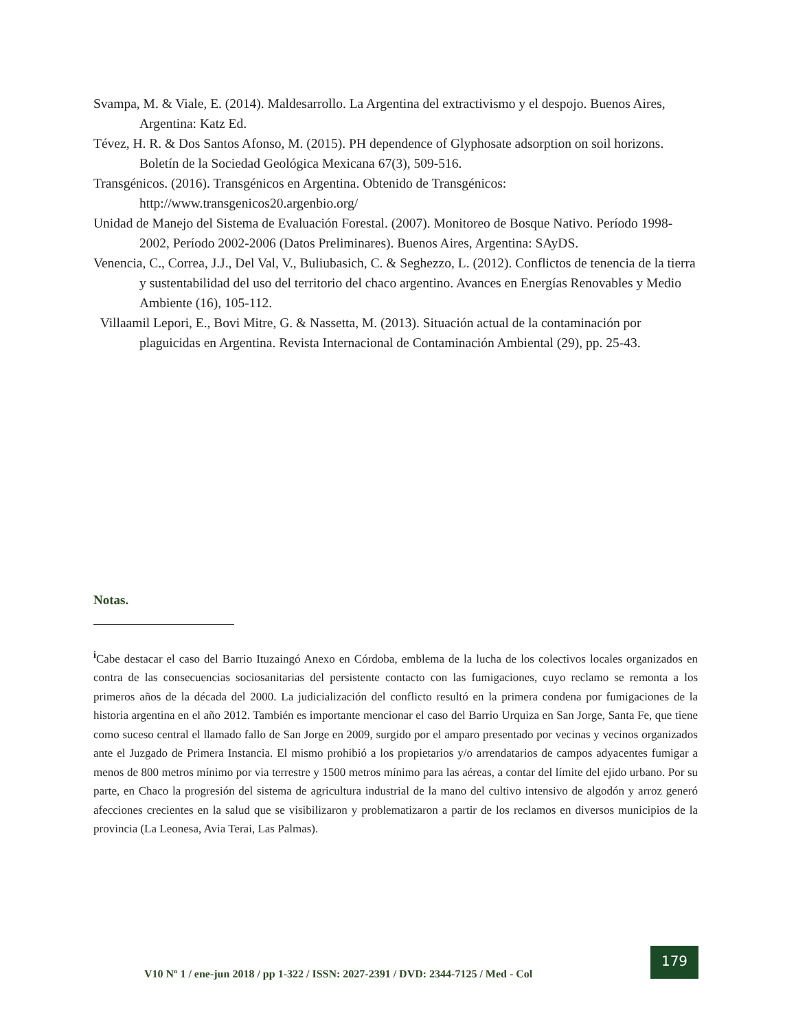Svampa, M. & Viale, E. (2014). Maldesarrollo. La Argentina del extractivismo y el despojo. Buenos Aires, Argentina: Katz Ed.
Tévez, H. R. & Dos Santos Afonso, M. (2015). PH dependence of Glyphosate adsorption on soil horizons. Boletín de la Sociedad Geológica Mexicana 67(3), 509-516.
Transgénicos. (2016). Transgénicos en Argentina. Obtenido de Transgénicos: http://www.transgenicos20.argenbio.org/
Unidad de Manejo del Sistema de Evaluación Forestal. (2007). Monitoreo de Bosque Nativo. Período 1998-2002, Período 2002-2006 (Datos Preliminares). Buenos Aires, Argentina: SAyDS.
Venencia, C., Correa, J.J., Del Val, V., Buliubasich, C. & Seghezzo, L. (2012). Conflictos de tenencia de la tierra y sustentabilidad del uso del territorio del chaco argentino. Avances en Energías Renovables y Medio Ambiente (16), 105-112.
Villaamil Lepori, E., Bovi Mitre, G. & Nassetta, M. (2013). Situación actual de la contaminación por plaguicidas en Argentina. Revista Internacional de Contaminación Ambiental (29), pp. 25-43.
Notas.
<sup>i</sup> Cabe destacar el caso del Barrio Ituzaingó Anexo en Córdoba, emblema de la lucha de los colectivos locales organizados en contra de las consecuencias sociosanitarias del persistente contacto con las fumigaciones, cuyo reclamo se remonta a los primeros años de la década del 2000. La judicialización del conflicto resultó en la primera condena por fumigaciones de la historia argentina en el año 2012. También es importante mencionar el caso del Barrio Urquiza en San Jorge, Santa Fe, que tiene como suceso central el llamado fallo de San Jorge en 2009, surgido por el amparo presentado por vecinas y vecinos organizados ante el Juzgado de Primera Instancia. El mismo prohibió a los propietarios y/o arrendatarios de campos adyacentes fumigar a menos de 800 metros mínimo por via terrestre y 1500 metros mínimo para las aéreas, a contar del límite del ejido urbano. Por su parte, en Chaco la progresión del sistema de agricultura industrial de la mano del cultivo intensivo de algodón y arroz generó afecciones crecientes en la salud que se visibilizaron y problematizaron a partir de los reclamos en diversos municipios de la provincia (La Leonesa, Avia Terai, Las Palmas).
V10 Nº 1 / ene-jun 2018 / pp 1-322 / ISSN: 2027-2391 / DVD: 2344-7125 / Med - Col
179